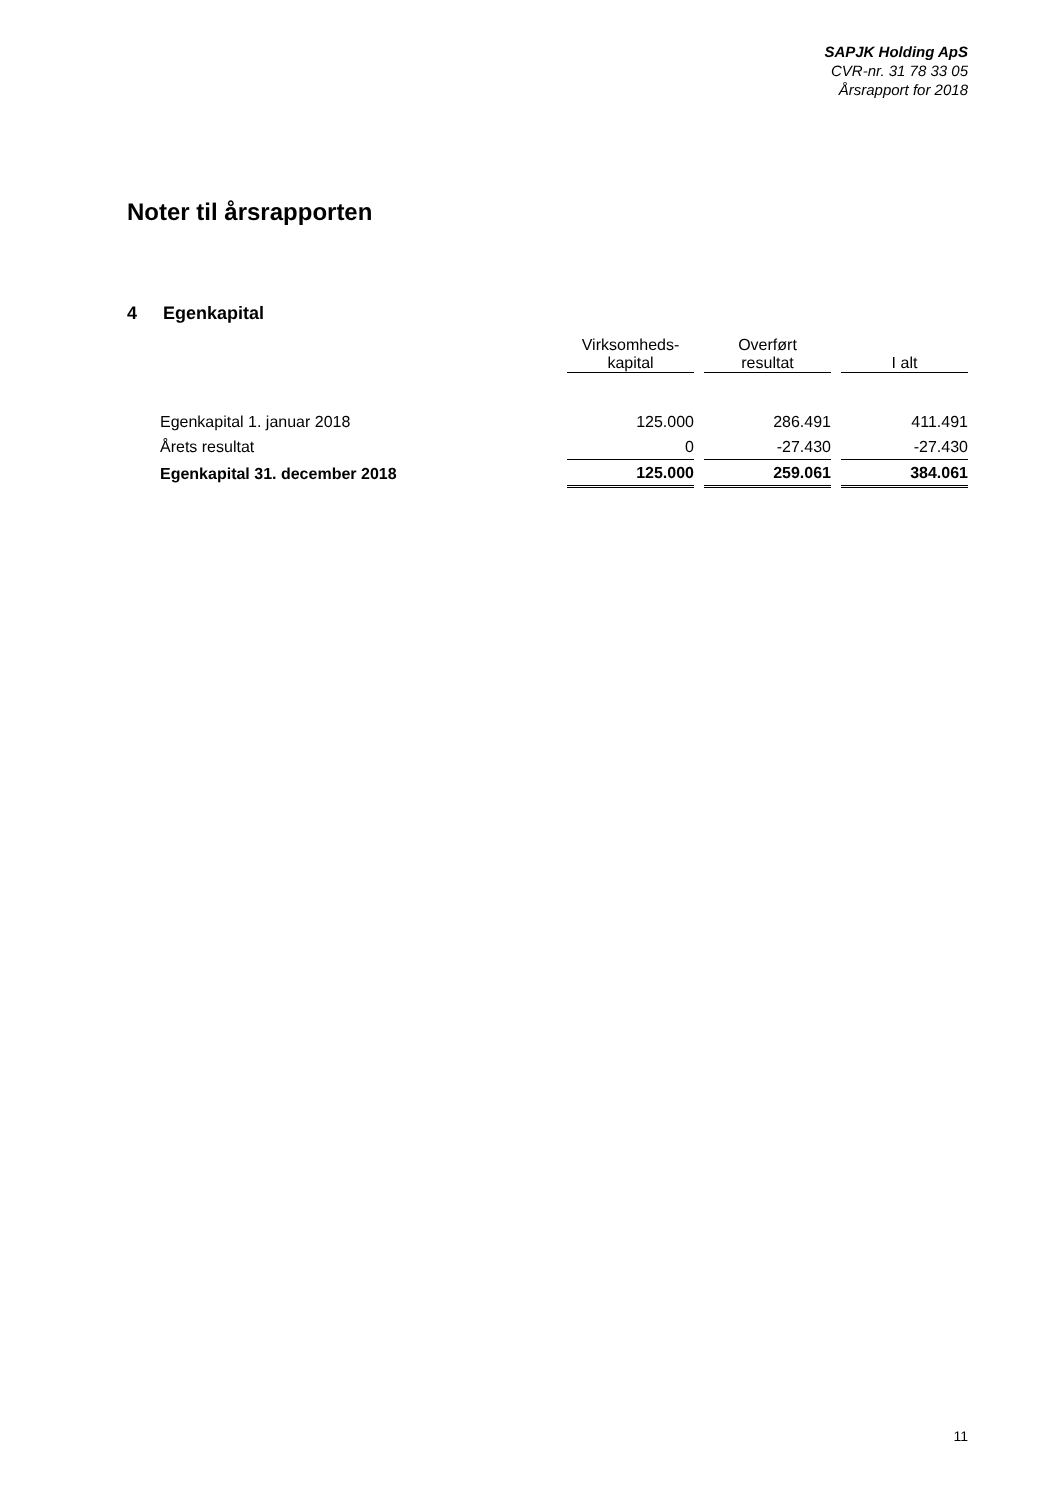SAPJK Holding ApS
CVR-nr. 31 78 33 05
Årsrapport for 2018
Noter til årsrapporten
4 Egenkapital
| | Virksomheds- kapital | | Overført resultat | | I alt |
| --- | --- | --- | --- | --- | --- |
| Egenkapital 1. januar 2018 | 125.000 | | 286.491 | | 411.491 |
| Årets resultat | 0 | | -27.430 | | -27.430 |
| Egenkapital 31. december 2018 | 125.000 | | 259.061 | | 384.061 |
11